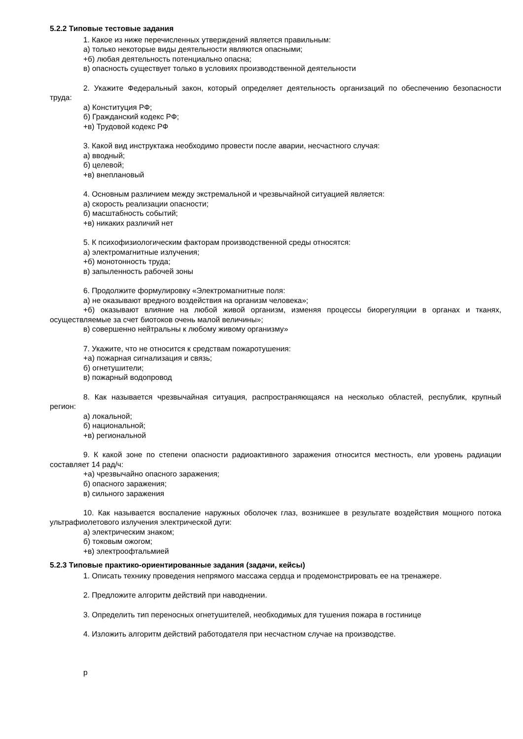5.2.2 Типовые тестовые задания
1. Какое из ниже перечисленных утверждений является правильным:
а) только некоторые виды деятельности являются опасными;
+б) любая деятельность потенциально опасна;
в) опасность существует только в условиях производственной деятельности
2. Укажите Федеральный закон, который определяет деятельность организаций по обеспечению безопасности труда:
а) Конституция РФ;
б) Гражданский кодекс РФ;
+в) Трудовой кодекс РФ
3. Какой вид инструктажа необходимо провести после аварии, несчастного случая:
а) вводный;
б) целевой;
+в) внеплановый
4. Основным различием между экстремальной и чрезвычайной ситуацией является:
а) скорость реализации опасности;
б) масштабность событий;
+в) никаких различий нет
5. К психофизиологическим факторам производственной среды относятся:
а) электромагнитные излучения;
+б) монотонность труда;
в) запыленность рабочей зоны
6. Продолжите формулировку «Электромагнитные поля:
а) не оказывают вредного воздействия на организм человека»;
+б) оказывают влияние на любой живой организм, изменяя процессы биорегуляции в органах и тканях, осуществляемые за счет биотоков очень малой величины»;
в) совершенно нейтральны к любому живому организму»
7. Укажите, что не относится к средствам пожаротушения:
+а) пожарная сигнализация и связь;
б) огнетушители;
в) пожарный водопровод
8. Как называется чрезвычайная ситуация, распространяющаяся на несколько областей, республик, крупный регион:
а) локальной;
б) национальной;
+в) региональной
9. К какой зоне по степени опасности радиоактивного заражения относится местность, ели уровень радиации составляет 14 рад/ч:
+а) чрезвычайно опасного заражения;
б) опасного заражения;
в) сильного заражения
10. Как называется воспаление наружных оболочек глаз, возникшее в результате воздействия мощного потока ультрафиолетового излучения электрической дуги:
а) электрическим знаком;
б) токовым ожогом;
+в) электроофтальмией
5.2.3 Типовые практико-ориентированные задания (задачи, кейсы)
1. Описать технику проведения непрямого массажа сердца и продемонстрировать ее на тренажере.
2. Предложите алгоритм действий при наводнении.
3. Определить тип переносных огнетушителей, необходимых для тушения пожара в гостинице
4. Изложить алгоритм действий работодателя при несчастном случае на производстве.
р